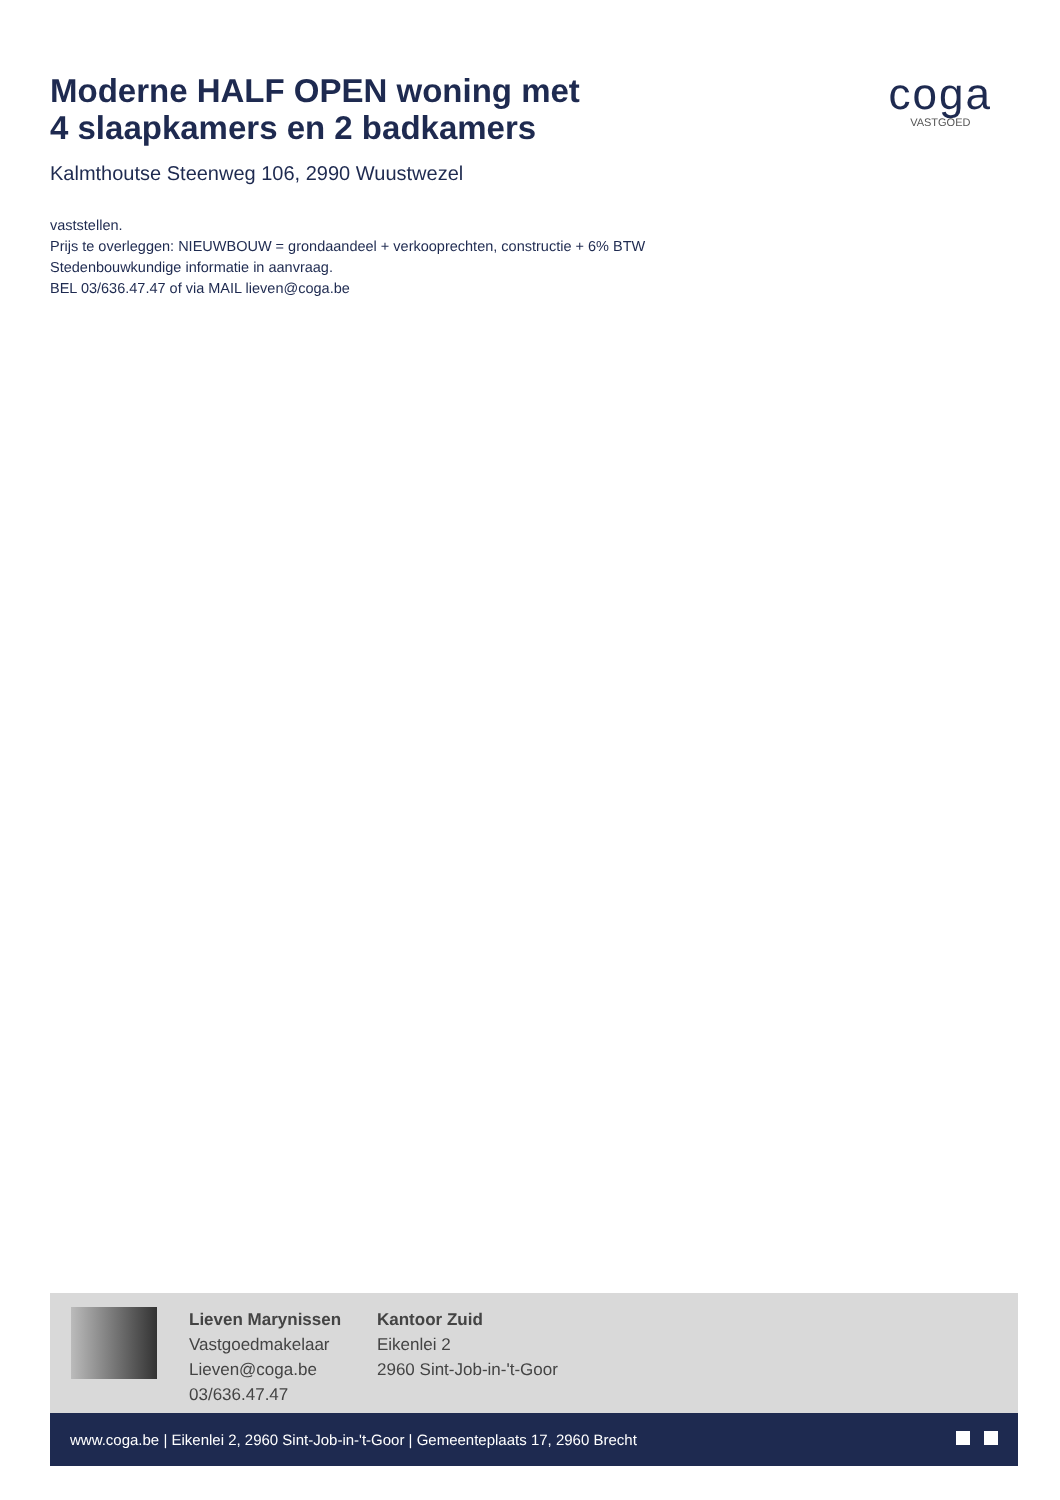Moderne HALF OPEN woning met
4 slaapkamers en 2 badkamers
coga
VASTGOED
Kalmthoutse Steenweg 106, 2990 Wuustwezel
vaststellen.
Prijs te overleggen: NIEUWBOUW = grondaandeel + verkooprechten, constructie + 6% BTW
Stedenbouwkundige informatie in aanvraag.
BEL 03/636.47.47 of via MAIL lieven@coga.be
Lieven Marynissen
Vastgoedmakelaar
Lieven@coga.be
03/636.47.47
Kantoor Zuid
Eikenlei 2
2960 Sint-Job-in-'t-Goor
www.coga.be | Eikenlei 2, 2960 Sint-Job-in-'t-Goor | Gemeenteplaats 17, 2960 Brecht